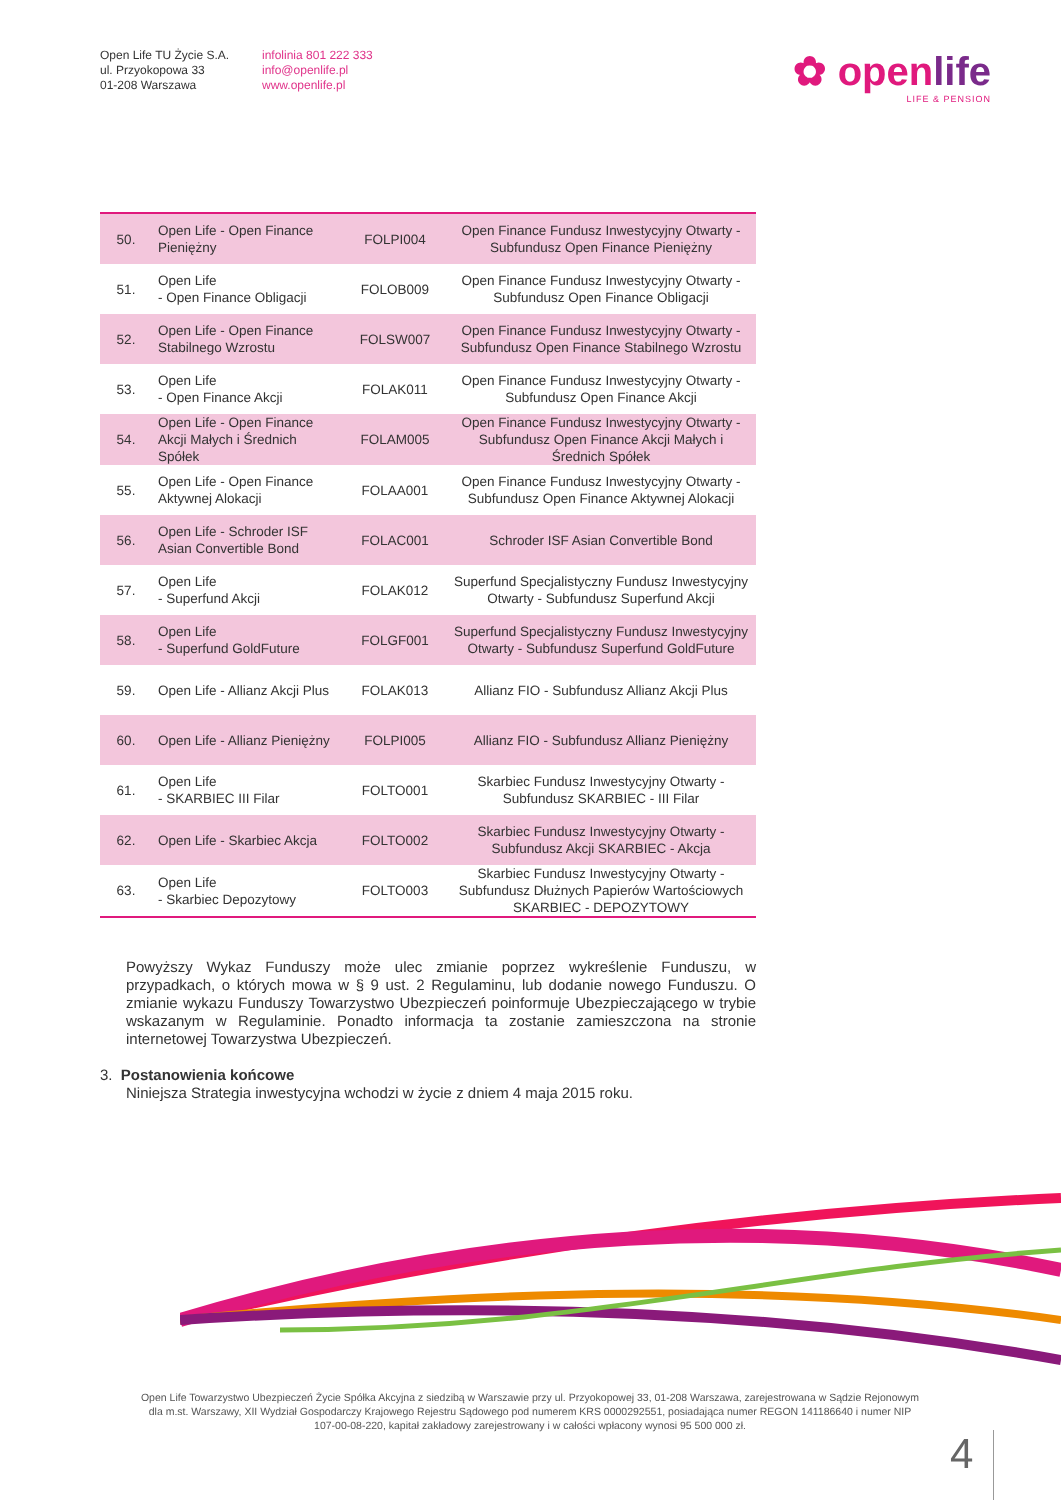Open Life TU Życie S.A.
ul. Przyokopowa 33
01-208 Warszawa
infolinia 801 222 333
info@openlife.pl
www.openlife.pl
✿ openlife
LIFE & PENSION
| 50. | Open Life - Open Finance Pieniężny | FOLPI004 | Open Finance Fundusz Inwestycyjny Otwarty - Subfundusz Open Finance Pieniężny |
| 51. | Open Life - Open Finance Obligacji | FOLOB009 | Open Finance Fundusz Inwestycyjny Otwarty - Subfundusz Open Finance Obligacji |
| 52. | Open Life - Open Finance Stabilnego Wzrostu | FOLSW007 | Open Finance Fundusz Inwestycyjny Otwarty - Subfundusz Open Finance Stabilnego Wzrostu |
| 53. | Open Life - Open Finance Akcji | FOLAK011 | Open Finance Fundusz Inwestycyjny Otwarty - Subfundusz Open Finance Akcji |
| 54. | Open Life - Open Finance Akcji Małych i Średnich Spółek | FOLAM005 | Open Finance Fundusz Inwestycyjny Otwarty - Subfundusz Open Finance Akcji Małych i Średnich Spółek |
| 55. | Open Life - Open Finance Aktywnej Alokacji | FOLAA001 | Open Finance Fundusz Inwestycyjny Otwarty - Subfundusz Open Finance Aktywnej Alokacji |
| 56. | Open Life - Schroder ISF Asian Convertible Bond | FOLAC001 | Schroder ISF Asian Convertible Bond |
| 57. | Open Life - Superfund Akcji | FOLAK012 | Superfund Specjalistyczny Fundusz Inwestycyjny Otwarty - Subfundusz Superfund Akcji |
| 58. | Open Life - Superfund GoldFuture | FOLGF001 | Superfund Specjalistyczny Fundusz Inwestycyjny Otwarty - Subfundusz Superfund GoldFuture |
| 59. | Open Life - Allianz Akcji Plus | FOLAK013 | Allianz FIO - Subfundusz Allianz Akcji Plus |
| 60. | Open Life - Allianz Pieniężny | FOLPI005 | Allianz FIO - Subfundusz Allianz Pieniężny |
| 61. | Open Life - SKARBIEC III Filar | FOLTO001 | Skarbiec Fundusz Inwestycyjny Otwarty - Subfundusz SKARBIEC - III Filar |
| 62. | Open Life - Skarbiec Akcja | FOLTO002 | Skarbiec Fundusz Inwestycyjny Otwarty - Subfundusz Akcji SKARBIEC - Akcja |
| 63. | Open Life - Skarbiec Depozytowy | FOLTO003 | Skarbiec Fundusz Inwestycyjny Otwarty - Subfundusz Dłużnych Papierów Wartościowych SKARBIEC - DEPOZYTOWY |
Powyższy Wykaz Funduszy może ulec zmianie poprzez wykreślenie Funduszu, w przypadkach, o których mowa w § 9 ust. 2 Regulaminu, lub dodanie nowego Funduszu. O zmianie wykazu Funduszy Towarzystwo Ubezpieczeń poinformuje Ubezpieczającego w trybie wskazanym w Regulaminie. Ponadto informacja ta zostanie zamieszczona na stronie internetowej Towarzystwa Ubezpieczeń.
3. Postanowienia końcowe
Niniejsza Strategia inwestycyjna wchodzi w życie z dniem 4 maja 2015 roku.
Open Life Towarzystwo Ubezpieczeń Życie Spółka Akcyjna z siedzibą w Warszawie przy ul. Przyokopowej 33, 01-208 Warszawa, zarejestrowana w Sądzie Rejonowym dla m.st. Warszawy, XII Wydział Gospodarczy Krajowego Rejestru Sądowego pod numerem KRS 0000292551, posiadająca numer REGON 141186640 i numer NIP 107-00-08-220, kapitał zakładowy zarejestrowany i w całości wpłacony wynosi 95 500 000 zł.
4